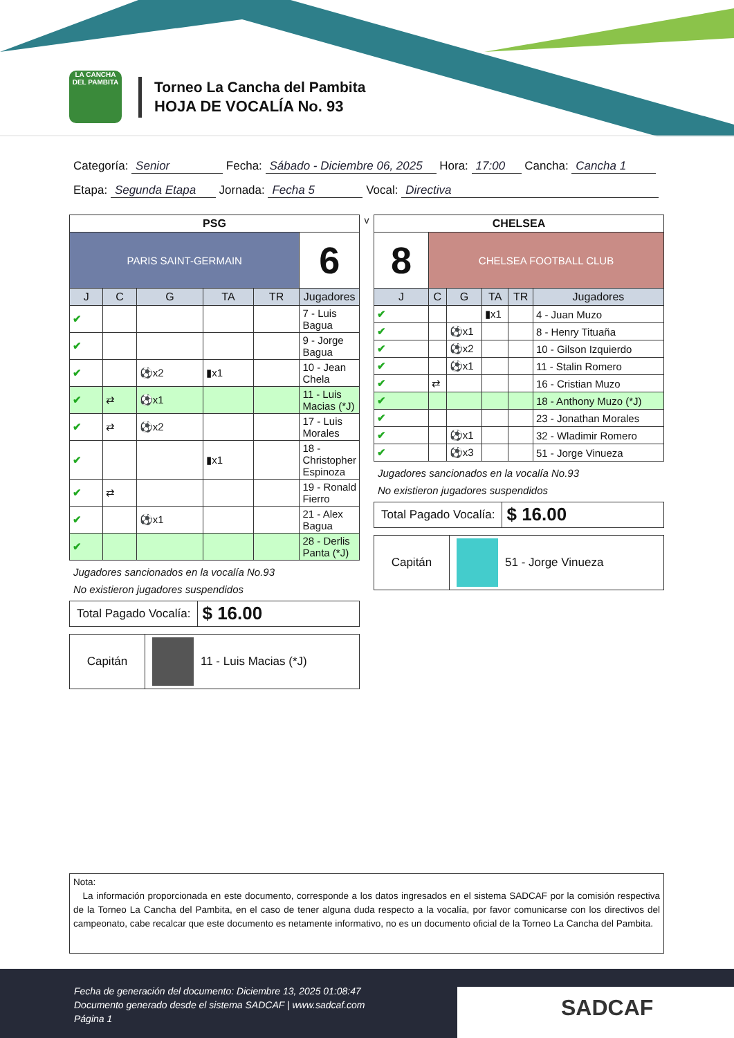LA CANCHA DEL PAMBITA
Torneo La Cancha del Pambita
HOJA DE VOCALÍA No. 93
Categoría: Senior Fecha: Sábado - Diciembre 06, 2025 Hora: 17:00 Cancha: Cancha 1
Etapa: Segunda Etapa Jornada: Fecha 5 Vocal: Directiva
| PSG | | | | | |
| PARIS SAINT-GERMAIN | | | | | 6 |
| J | C | G | TA | TR | Jugadores |
| ✔ | | | | | 7 - Luis Bagua |
| ✔ | | | | | 9 - Jorge Bagua |
| ✔ | | ⚽x2 | ▮x1 | | 10 - Jean Chela |
| ✔ | ⇄ | ⚽x1 | | | 11 - Luis Macias (*J) |
| ✔ | ⇄ | ⚽x2 | | | 17 - Luis Morales |
| ✔ | | | ▮x1 | | 18 - Christopher Espinoza |
| ✔ | ⇄ | | | | 19 - Ronald Fierro |
| ✔ | | ⚽x1 | | | 21 - Alex Bagua |
| ✔ | | | | | 28 - Derlis Panta (*J) |
Jugadores sancionados en la vocalía No.93
No existieron jugadores suspendidos
Total Pagado Vocalía:
$ 16.00
Capitán
11 - Luis Macias (*J)
v
| CHELSEA | | | | | |
| 8 | CHELSEA FOOTBALL CLUB | | | | |
| J | C | G | TA | TR | Jugadores |
| ✔ | | | ▮x1 | | 4 - Juan Muzo |
| ✔ | | ⚽x1 | | | 8 - Henry Tituaña |
| ✔ | | ⚽x2 | | | 10 - Gilson Izquierdo |
| ✔ | | ⚽x1 | | | 11 - Stalin Romero |
| ✔ | ⇄ | | | | 16 - Cristian Muzo |
| ✔ | | | | | 18 - Anthony Muzo (*J) |
| ✔ | | | | | 23 - Jonathan Morales |
| ✔ | | ⚽x1 | | | 32 - Wladimir Romero |
| ✔ | | ⚽x3 | | | 51 - Jorge Vinueza |
Jugadores sancionados en la vocalía No.93
No existieron jugadores suspendidos
Total Pagado Vocalía:
$ 16.00
Capitán
51 - Jorge Vinueza
Nota:
La información proporcionada en este documento, corresponde a los datos ingresados en el sistema SADCAF por la comisión respectiva de la Torneo La Cancha del Pambita, en el caso de tener alguna duda respecto a la vocalía, por favor comunicarse con los directivos del campeonato, cabe recalcar que este documento es netamente informativo, no es un documento oficial de la Torneo La Cancha del Pambita.
Fecha de generación del documento: Diciembre 13, 2025 01:08:47
Documento generado desde el sistema SADCAF | www.sadcaf.com
Página 1
SADCAF